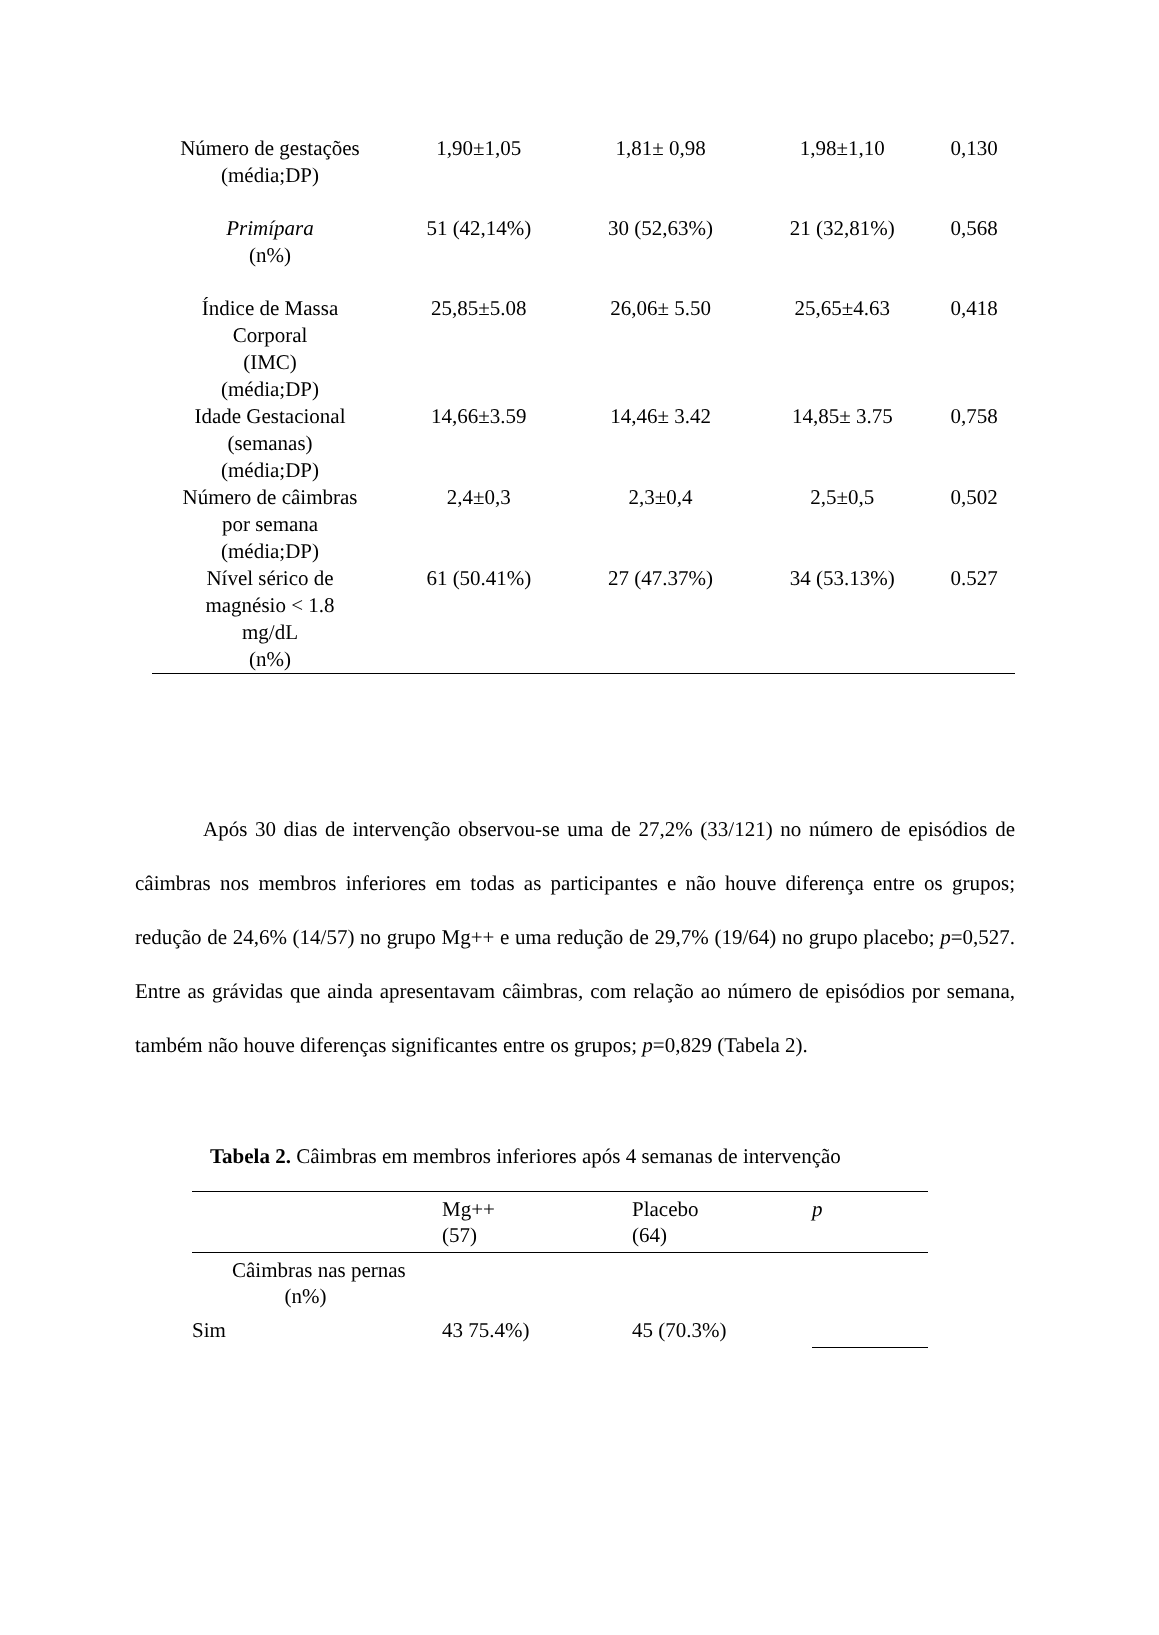| Número de gestações (média;DP) | 1,90±1,05 | 1,81± 0,98 | 1,98±1,10 | 0,130 |
| Primípara (n%) | 51 (42,14%) | 30 (52,63%) | 21 (32,81%) | 0,568 |
| Índice de Massa Corporal (IMC) (média;DP) | 25,85±5.08 | 26,06± 5.50 | 25,65±4.63 | 0,418 |
| Idade Gestacional (semanas) (média;DP) | 14,66±3.59 | 14,46± 3.42 | 14,85± 3.75 | 0,758 |
| Número de câimbras por semana (média;DP) | 2,4±0,3 | 2,3±0,4 | 2,5±0,5 | 0,502 |
| Nível sérico de magnésio < 1.8 mg/dL (n%) | 61 (50.41%) | 27 (47.37%) | 34 (53.13%) | 0.527 |
Após 30 dias de intervenção observou-se uma de 27,2% (33/121) no número de episódios de câimbras nos membros inferiores em todas as participantes e não houve diferença entre os grupos; redução de 24,6% (14/57) no grupo Mg++ e uma redução de 29,7% (19/64) no grupo placebo; p=0,527. Entre as grávidas que ainda apresentavam câimbras, com relação ao número de episódios por semana, também não houve diferenças significantes entre os grupos; p=0,829 (Tabela 2).
Tabela 2. Câimbras em membros inferiores após 4 semanas de intervenção
| | Mg++ (57) | Placebo (64) | p |
| --- | --- | --- | --- |
| Câimbras nas pernas (n%) | | | |
| Sim | 43 75.4%) | 45 (70.3%) | |